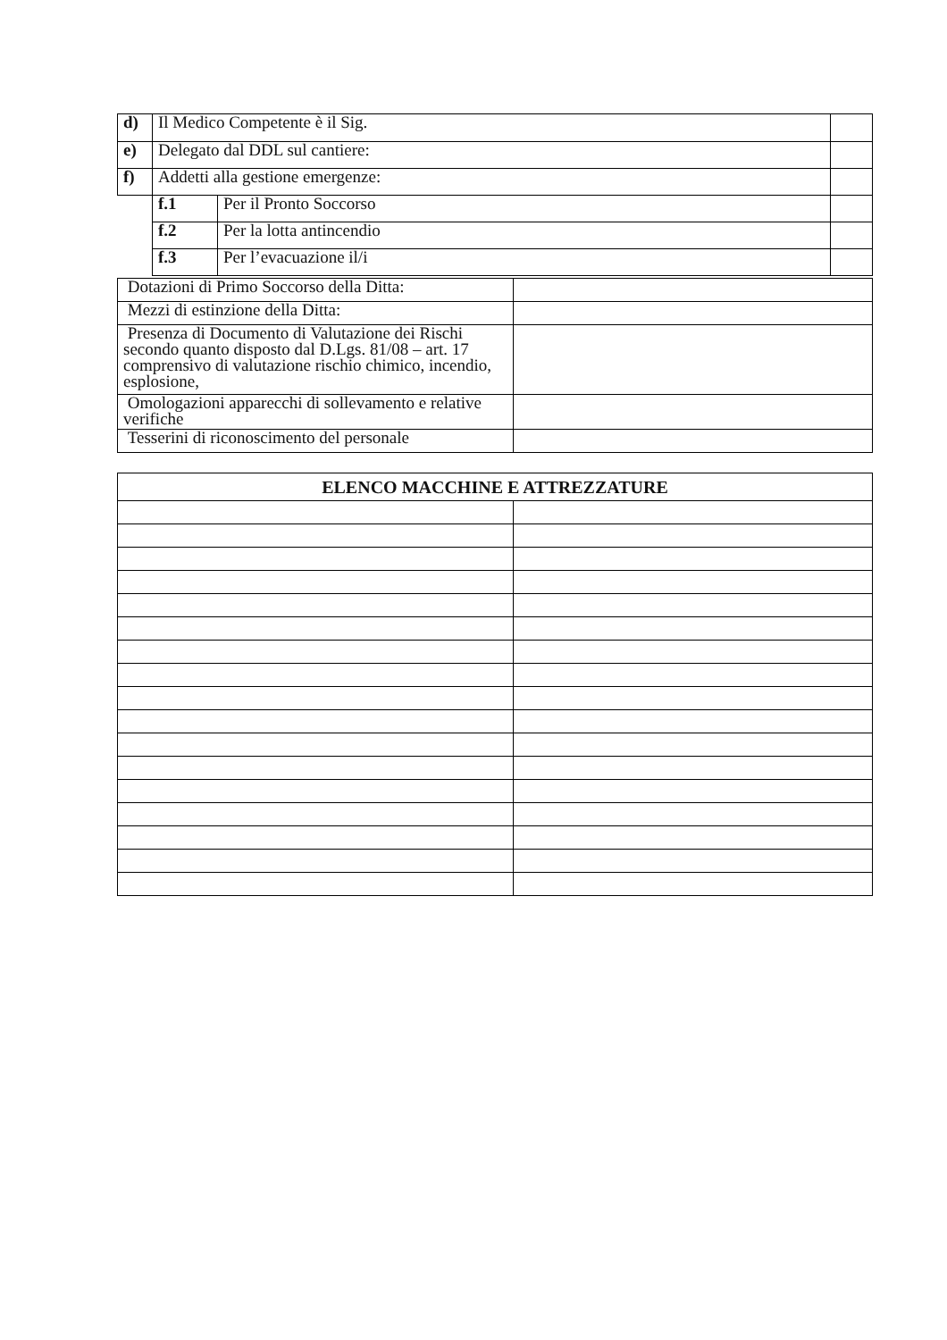| d) | Il Medico Competente è il Sig. | | |
| e) | Delegato dal DDL sul cantiere: | | |
| f) | Addetti alla gestione emergenze: | | |
| | f.1 | Per il Pronto Soccorso | |
| | f.2 | Per la lotta antincendio | |
| | f.3 | Per l’evacuazione il/i | |
| Dotazioni di Primo Soccorso della Ditta: | |
| Mezzi di estinzione della Ditta: | |
| Presenza di Documento di Valutazione dei Rischi secondo quanto disposto dal D.Lgs. 81/08 – art. 17 comprensivo di valutazione rischio chimico, incendio, esplosione, | |
| Omologazioni apparecchi di sollevamento e relative verifiche | |
| Tesserini di riconoscimento del personale | |
| ELENCO MACCHINE E ATTREZZATURE | |